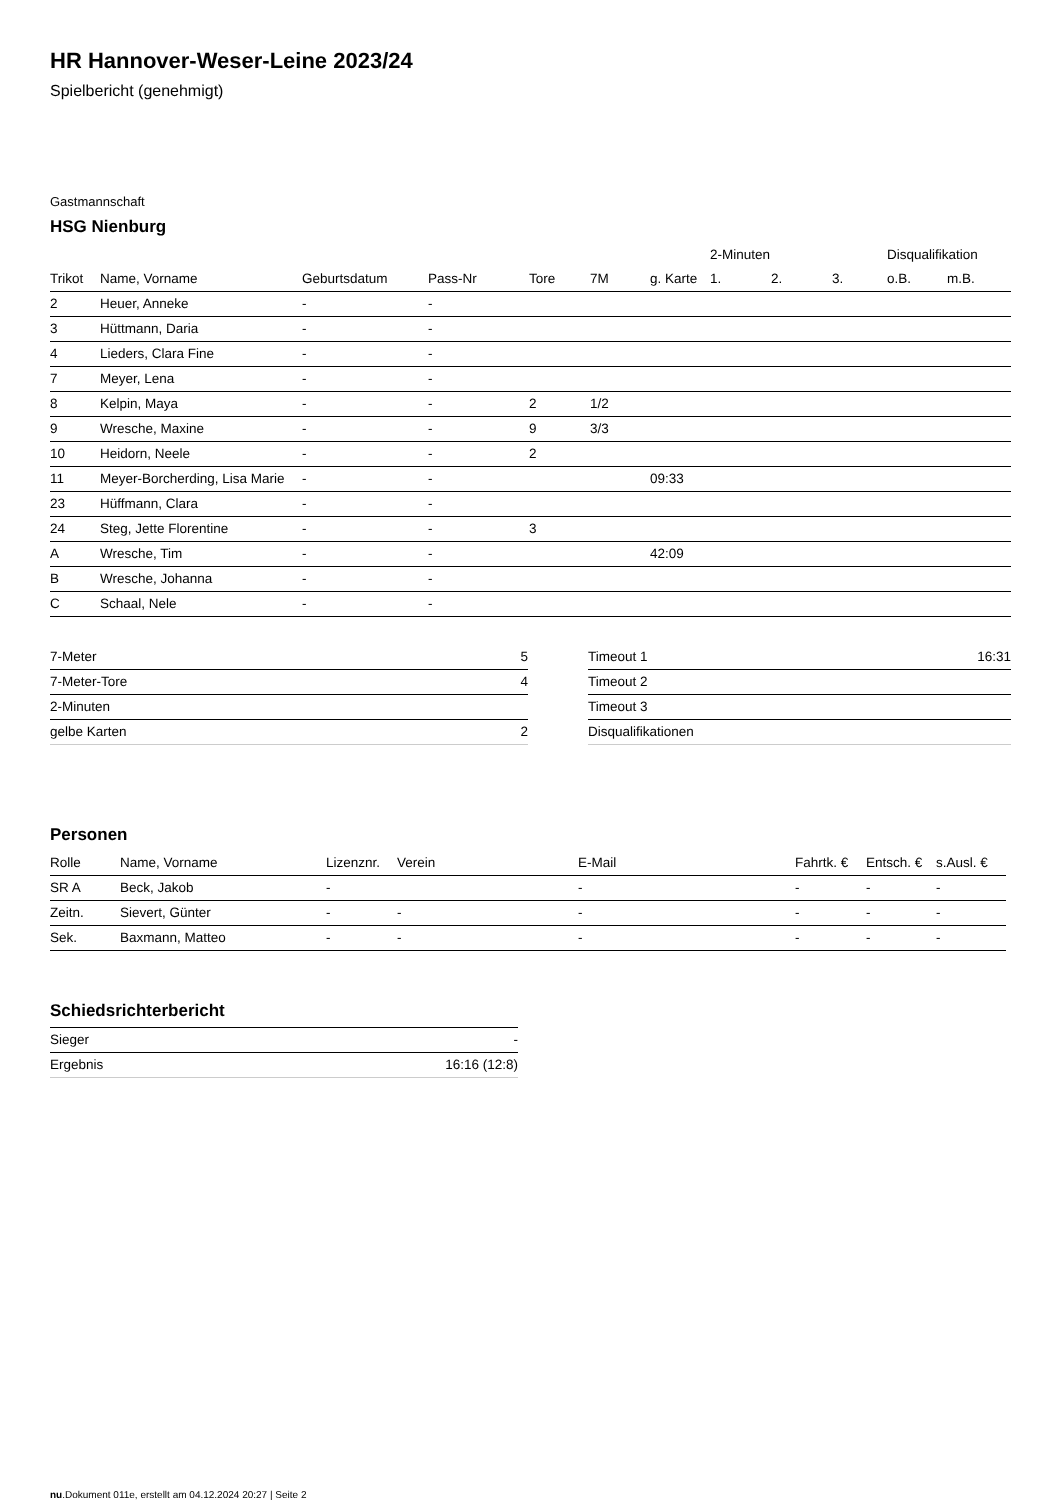HR Hannover-Weser-Leine 2023/24
Spielbericht (genehmigt)
Gastmannschaft
HSG Nienburg
| | | | | | | | 2-Minuten | | | Disqualifikation | |
| --- | --- | --- | --- | --- | --- | --- | --- | --- | --- | --- | --- |
| Trikot | Name, Vorname | Geburtsdatum | Pass-Nr | Tore | 7M | g. Karte | 1. | 2. | 3. | o.B. | m.B. |
| 2 | Heuer, Anneke | - | - | | | | | | | | |
| 3 | Hüttmann, Daria | - | - | | | | | | | | |
| 4 | Lieders, Clara Fine | - | - | | | | | | | | |
| 7 | Meyer, Lena | - | - | | | | | | | | |
| 8 | Kelpin, Maya | - | - | 2 | 1/2 | | | | | | |
| 9 | Wresche, Maxine | - | - | 9 | 3/3 | | | | | | |
| 10 | Heidorn, Neele | - | - | 2 | | | | | | | |
| 11 | Meyer-Borcherding, Lisa Marie | - | - | | | 09:33 | | | | | |
| 23 | Hüffmann, Clara | - | - | | | | | | | | |
| 24 | Steg, Jette Florentine | - | - | 3 | | | | | | | |
| A | Wresche, Tim | - | - | | | 42:09 | | | | | |
| B | Wresche, Johanna | - | - | | | | | | | | |
| C | Schaal, Nele | - | - | | | | | | | | |
| 7-Meter | 5 |
| 7-Meter-Tore | 4 |
| 2-Minuten | |
| gelbe Karten | 2 |
| Timeout 1 | 16:31 |
| Timeout 2 | |
| Timeout 3 | |
| Disqualifikationen | |
Personen
| Rolle | Name, Vorname | Lizenznr. | Verein | E-Mail | Fahrtk. € | Entsch. € | s.Ausl. € |
| --- | --- | --- | --- | --- | --- | --- | --- |
| SR A | Beck, Jakob | - | | - | - | - | - |
| Zeitn. | Sievert, Günter | - | - | - | - | - | - |
| Sek. | Baxmann, Matteo | - | - | - | - | - | - |
Schiedsrichterbericht
| Sieger | - |
| Ergebnis | 16:16 (12:8) |
nu.Dokument 011e, erstellt am 04.12.2024 20:27 | Seite 2